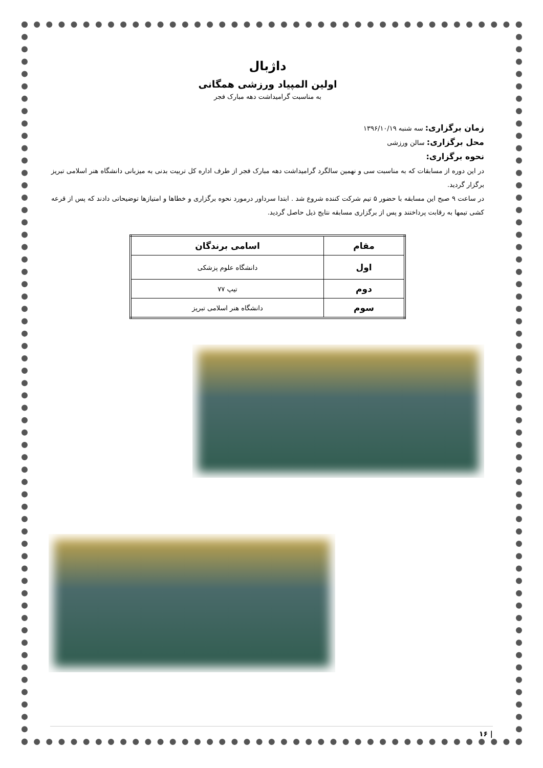داژبال
اولین المپیاد ورزشی همگانی
به مناسبت گرامیداشت دهه مبارک فجر
زمان برگزاری: سه شنبه ۱۳۹۶/۱۰/۱۹
محل برگزاری: سالن ورزشی
نحوه برگزاری:
در این دوره از مسابقات که به مناسبت سی و نهمین سالگرد گرامیداشت دهه مبارک فجر از طرف اداره کل تربیت بدنی به میزبانی دانشگاه هنر اسلامی تبریز برگزار گردید.
در ساعت ۹ صبح این مسابقه با حضور ۵ تیم شرکت کننده شروع شد . ابتدا سرداور درمورد نحوه برگزاری و خطاها و امتیازها توضیحاتی دادند که پس از قرعه کشی تیمها به رقابت پرداختند و پس از برگزاری مسابقه نتایج ذیل حاصل گردید.
| مقام | اسامی برندگان |
| --- | --- |
| اول | دانشگاه علوم پزشکی |
| دوم | تیپ ۷۷ |
| سوم | دانشگاه هنر اسلامی تبریز |
| ۱۶